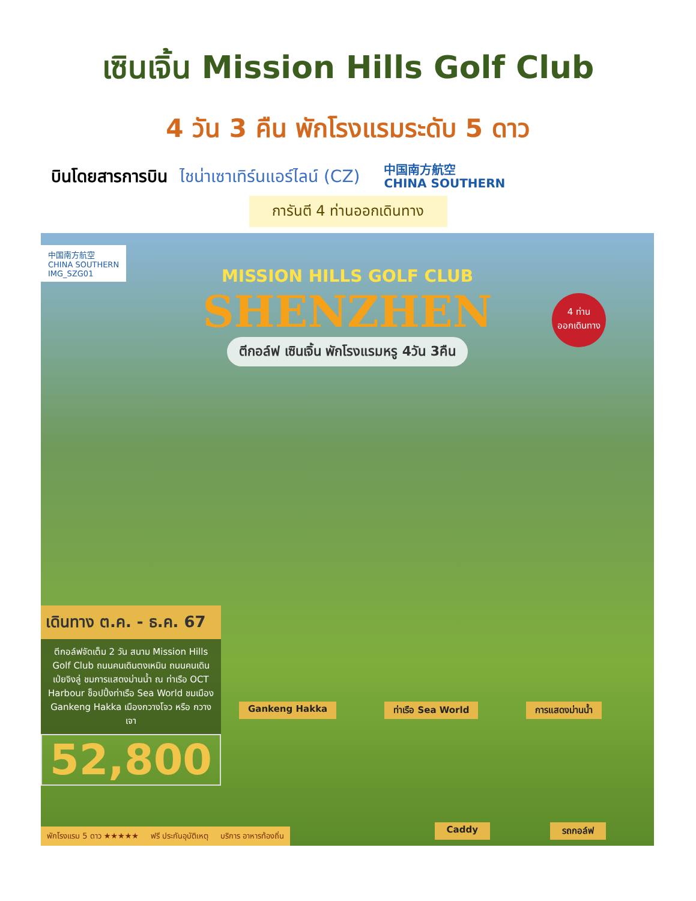เซินเจิ้น Mission Hills Golf Club
4 วัน 3 คืน พักโรงแรมระดับ 5 ดาว
บินโดยสารการบิน ไชน่าเซาเทิร์นแอร์ไลน์ (CZ)
中国南方航空
CHINA SOUTHERN
การันตี 4 ท่านออกเดินทาง
中国南方航空
CHINA SOUTHERN
IMG_SZG01
MISSION HILLS GOLF CLUB
SHENZHEN
ตีกอล์ฟ เซินเจิ้น พักโรงแรมหรู 4วัน 3คืน
4 ท่าน
ออกเดินทาง
เดินทาง ต.ค. - ธ.ค. 67
ตีกอล์ฟจัดเต็ม 2 วัน สนาม Mission Hills Golf Club ถนนคนเดินตงเหมิน ถนนคนเดินเป่ยจิงลู่ ชมการแสดงม่านน้ำ ณ ท่าเรือ OCT Harbour ช็อปปิ้งท่าเรือ Sea World ชมเมือง Gankeng Hakka เมืองกวางโจว หรือ กวางเจา
52,800
Gankeng Hakka ท่าเรือ Sea World การแสดงม่านน้ำ
Caddy รถกอล์ฟ
พักโรงแรม 5 ดาว ★★★★★ ฟรี ประกันอุบัติเหตุ บริการ อาหารท้องถิ่น